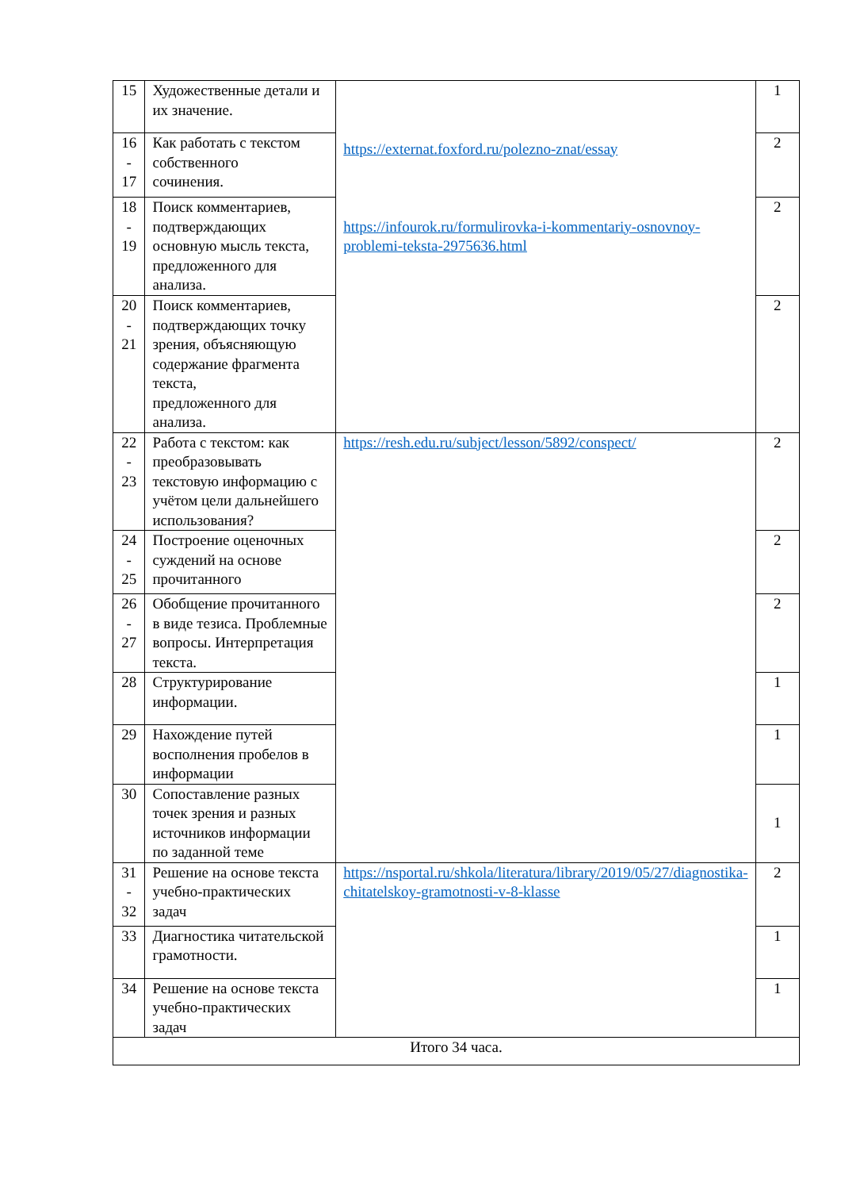| 15 | Художественные детали и их значение. | https://externat.foxford.ru/polezno-znat/essay https://infourok.ru/formulirovka-i-kommentariy-osnovnoy-problemi-teksta-2975636.html | 1 |
| 16 - 17 | Как работать с текстом собственного сочинения. | | 2 |
| 18 - 19 | Поиск комментариев, подтверждающих основную мысль текста, предложенного для анализа. | | 2 |
| 20 - 21 | Поиск комментариев, подтверждающих точку зрения, объясняющую содержание фрагмента текста, предложенного для анализа. | | 2 |
| 22 - 23 | Работа с текстом: как преобразовывать текстовую информацию с учётом цели дальнейшего использования? | https://resh.edu.ru/subject/lesson/5892/conspect/ | 2 |
| 24 - 25 | Построение оценочных суждений на основе прочитанного | | 2 |
| 26 - 27 | Обобщение прочитанного в виде тезиса. Проблемные вопросы. Интерпретация текста. | | 2 |
| 28 | Структурирование информации. | | 1 |
| 29 | Нахождение путей восполнения пробелов в информации | | 1 |
| 30 | Сопоставление разных точек зрения и разных источников информации по заданной теме | | 1 |
| 31 - 32 | Решение на основе текста учебно-практических задач | https://nsportal.ru/shkola/literatura/library/2019/05/27/diagnostika-chitatelskoy-gramotnosti-v-8-klasse | 2 |
| 33 | Диагностика читательской грамотности. | | 1 |
| 34 | Решение на основе текста учебно-практических задач | | 1 |
| Итого 34 часа. | | | |